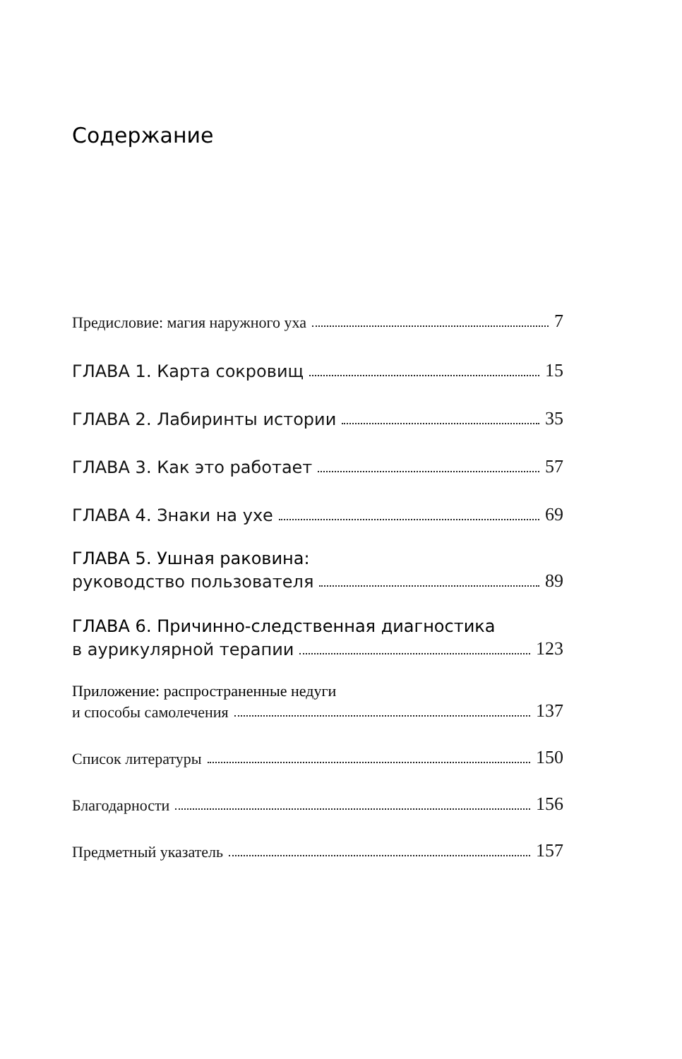Содержание
Предисловие: магия наружного уха 7
ГЛАВА 1. Карта сокровищ 15
ГЛАВА 2. Лабиринты истории 35
ГЛАВА 3. Как это работает 57
ГЛАВА 4. Знаки на ухе 69
ГЛАВА 5. Ушная раковина:
руководство пользователя 89
ГЛАВА 6. Причинно-следственная диагностика
в аурикулярной терапии 123
Приложение: распространенные недуги
и способы самолечения 137
Список литературы 150
Благодарности 156
Предметный указатель 157